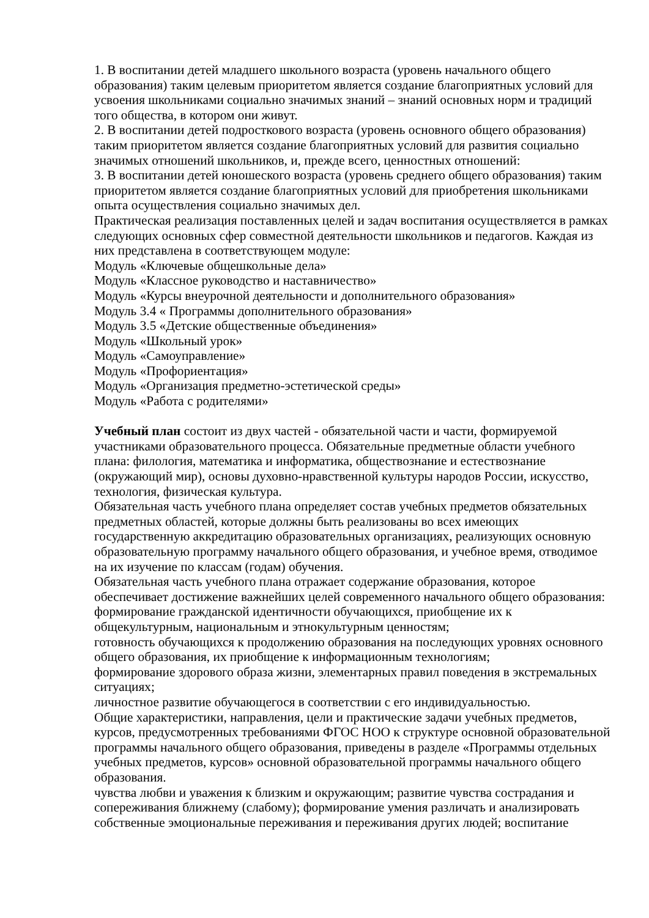1. В воспитании детей младшего школьного возраста (уровень начального общего образования) таким целевым приоритетом является создание благоприятных условий для усвоения школьниками социально значимых знаний – знаний основных норм и традиций того общества, в котором они живут.
2. В воспитании детей подросткового возраста (уровень основного общего образования) таким приоритетом является создание благоприятных условий для развития социально значимых отношений школьников, и, прежде всего, ценностных отношений:
3. В воспитании детей юношеского возраста (уровень среднего общего образования) таким приоритетом является создание благоприятных условий для приобретения школьниками опыта осуществления социально значимых дел.
Практическая реализация поставленных целей и задач воспитания осуществляется в рамках следующих основных сфер совместной деятельности школьников и педагогов. Каждая из них представлена в соответствующем модуле:
Модуль «Ключевые общешкольные дела»
Модуль «Классное руководство и наставничество»
Модуль «Курсы внеурочной деятельности и дополнительного образования»
Модуль 3.4 « Программы дополнительного образования»
Модуль 3.5 «Детские общественные объединения»
Модуль «Школьный урок»
Модуль «Самоуправление»
Модуль «Профориентация»
Модуль «Организация предметно-эстетической среды»
Модуль «Работа с родителями»
Учебный план состоит из двух частей - обязательной части и части, формируемой участниками образовательного процесса. Обязательные предметные области учебного плана: филология, математика и информатика, обществознание и естествознание (окружающий мир), основы духовно-нравственной культуры народов России, искусство, технология, физическая культура.
Обязательная часть учебного плана определяет состав учебных предметов обязательных предметных областей, которые должны быть реализованы во всех имеющих государственную аккредитацию образовательных организациях, реализующих основную образовательную программу начального общего образования, и учебное время, отводимое на их изучение по классам (годам) обучения.
Обязательная часть учебного плана отражает содержание образования, которое обеспечивает достижение важнейших целей современного начального общего образования:
формирование гражданской идентичности обучающихся, приобщение их к общекультурным, национальным и этнокультурным ценностям;
готовность обучающихся к продолжению образования на последующих уровнях основного общего образования, их приобщение к информационным технологиям;
формирование здорового образа жизни, элементарных правил поведения в экстремальных ситуациях;
личностное развитие обучающегося в соответствии с его индивидуальностью.
Общие характеристики, направления, цели и практические задачи учебных предметов, курсов, предусмотренных требованиями ФГОС НОО к структуре основной образовательной программы начального общего образования, приведены в разделе «Программы отдельных учебных предметов, курсов» основной образовательной программы начального общего образования.
чувства любви и уважения к близким и окружающим; развитие чувства сострадания и сопереживания ближнему (слабому); формирование умения различать и анализировать собственные эмоциональные переживания и переживания других людей; воспитание